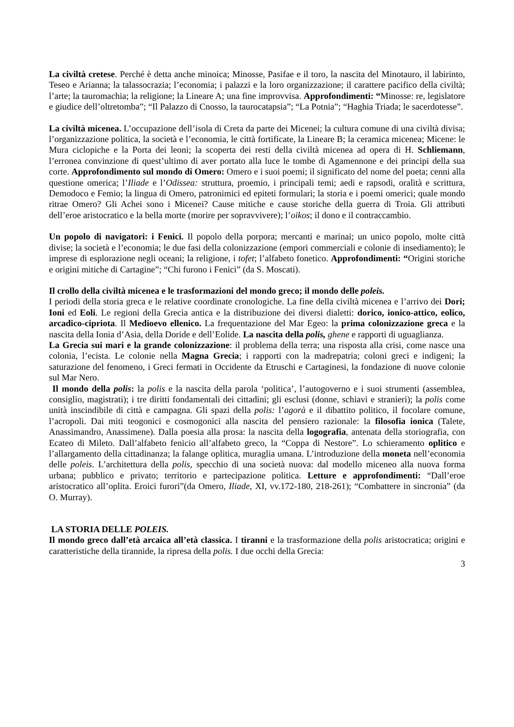La civiltà cretese. Perché è detta anche minoica; Minosse, Pasifae e il toro, la nascita del Minotauro, il labirinto, Teseo e Arianna; la talassocrazia; l’economia; i palazzi e la loro organizzazione; il carattere pacifico della civiltà; l’arte; la tauromachia; la religione; la Lineare A; una fine improvvisa. Approfondimenti: “Minosse: re, legislatore e giudice dell’oltretomba”; “Il Palazzo di Cnosso, la taurocatapsia”; “La Potnia”; “Haghia Triada; le sacerdotesse”.
La civiltà micenea. L’occupazione dell’isola di Creta da parte dei Micenei; la cultura comune di una civiltà divisa; l’organizzazione politica, la società e l’economia, le città fortificate, la Lineare B; la ceramica micenea; Micene: le Mura ciclopiche e la Porta dei leoni; la scoperta dei resti della civiltà micenea ad opera di H. Schliemann, l’erronea convinzione di quest’ultimo di aver portato alla luce le tombe di Agamennone e dei principi della sua corte. Approfondimento sul mondo di Omero: Omero e i suoi poemi; il significato del nome del poeta; cenni alla questione omerica; l’Iliade e l’Odissea: struttura, proemio, i principali temi; aedi e rapsodi, oralità e scrittura, Demodoco e Femio; la lingua di Omero, patronimici ed epiteti formulari; la storia e i poemi omerici; quale mondo ritrae Omero? Gli Achei sono i Micenei? Cause mitiche e cause storiche della guerra di Troia. Gli attributi dell’eroe aristocratico e la bella morte (morire per sopravvivere); l’oikos; il dono e il contraccambio.
Un popolo di navigatori: i Fenici. Il popolo della porpora; mercanti e marinai; un unico popolo, molte città divise; la società e l’economia; le due fasi della colonizzazione (empori commerciali e colonie di insediamento); le imprese di esplorazione negli oceani; la religione, i tofet; l’alfabeto fonetico. Approfondimenti: “Origini storiche e origini mitiche di Cartagine”; “Chi furono i Fenici” (da S. Moscati).
Il crollo della civiltà micenea e le trasformazioni del mondo greco; il mondo delle poleis.
I periodi della storia greca e le relative coordinate cronologiche. La fine della civiltà micenea e l’arrivo dei Dori; Ioni ed Eoli. Le regioni della Grecia antica e la distribuzione dei diversi dialetti: dorico, ionico-attico, eolico, arcadico-cipriota. Il Medioevo ellenico. La frequentazione del Mar Egeo: la prima colonizzazione greca e la nascita della Ionia d’Asia, della Doride e dell’Eolide. La nascita della polis, ghene e rapporti di uguaglianza.
La Grecia sui mari e la grande colonizzazione: il problema della terra; una risposta alla crisi, come nasce una colonia, l’ecista. Le colonie nella Magna Grecia; i rapporti con la madrepatria; coloni greci e indigeni; la saturazione del fenomeno, i Greci fermati in Occidente da Etruschi e Cartaginesi, la fondazione di nuove colonie sul Mar Nero.
Il mondo della polis: la polis e la nascita della parola ‘politica’, l’autogoverno e i suoi strumenti (assemblea, consiglio, magistrati); i tre diritti fondamentali dei cittadini; gli esclusi (donne, schiavi e stranieri); la polis come unità inscindibile di città e campagna. Gli spazi della polis: l’agorà e il dibattito politico, il focolare comune, l’acropoli. Dai miti teogonici e cosmogonici alla nascita del pensiero razionale: la filosofia ionica (Talete, Anassimandro, Anassimene). Dalla poesia alla prosa: la nascita della logografia, antenata della storiografia, con Ecateo di Mileto. Dall’alfabeto fenicio all’alfabeto greco, la “Coppa di Nestore”. Lo schieramento oplitico e l’allargamento della cittadinanza; la falange oplitica, muraglia umana. L’introduzione della moneta nell’economia delle poleis. L’architettura della polis, specchio di una società nuova: dal modello miceneo alla nuova forma urbana; pubblico e privato; territorio e partecipazione politica. Letture e approfondimenti: “Dall’eroe aristocratico all’oplita. Eroici furori”(da Omero, Iliade, XI, vv.172-180, 218-261); “Combattere in sincronia” (da O. Murray).
LA STORIA DELLE POLEIS.
Il mondo greco dall’età arcaica all’età classica. I tiranni e la trasformazione della polis aristocratica; origini e caratteristiche della tirannide, la ripresa della polis. I due occhi della Grecia:
3